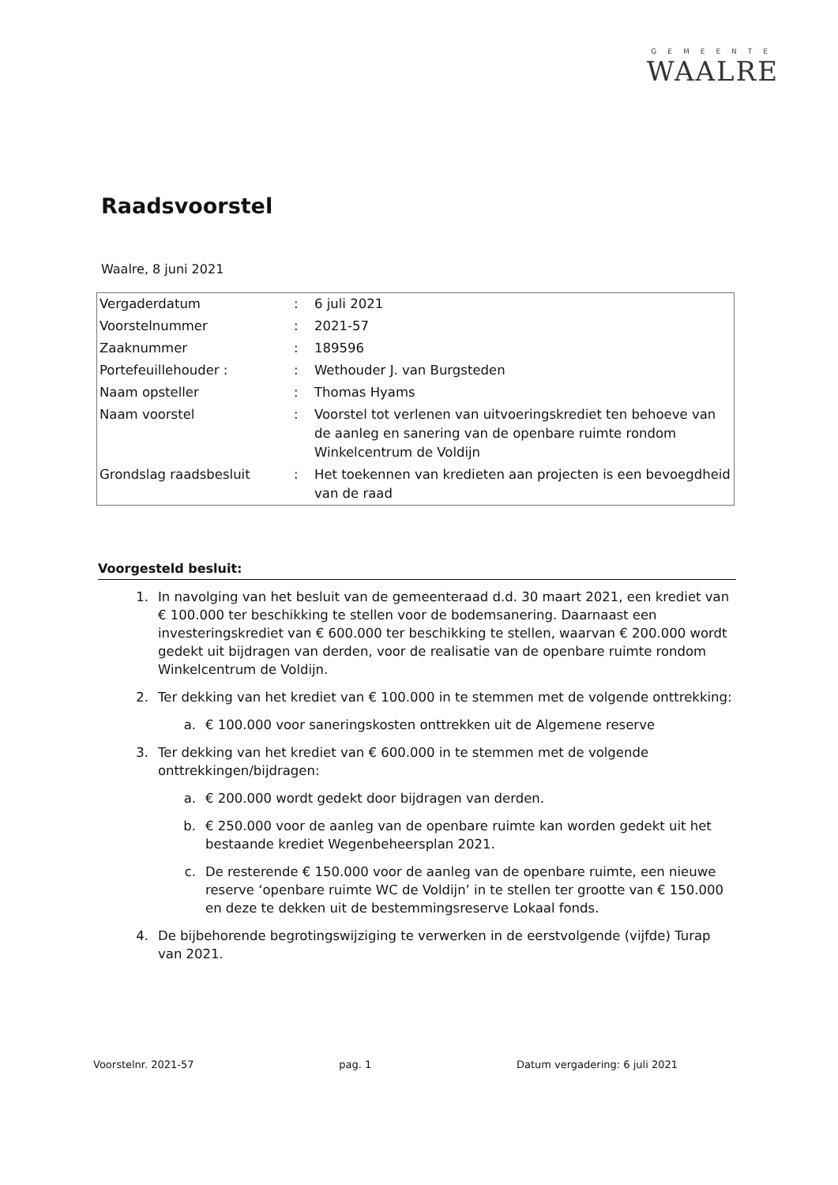GEMEENTE
WAALRE
Raadsvoorstel
Waalre, 8 juni 2021
| Vergaderdatum | : | 6 juli 2021 |
| Voorstelnummer | : | 2021-57 |
| Zaaknummer | : | 189596 |
| Portefeuillehouder : | : | Wethouder J. van Burgsteden |
| Naam opsteller | : | Thomas Hyams |
| Naam voorstel | : | Voorstel tot verlenen van uitvoeringskrediet ten behoeve van de aanleg en sanering van de openbare ruimte rondom Winkelcentrum de Voldijn |
| Grondslag raadsbesluit | : | Het toekennen van kredieten aan projecten is een bevoegdheid van de raad |
Voorgesteld besluit:
1. In navolging van het besluit van de gemeenteraad d.d. 30 maart 2021, een krediet van € 100.000 ter beschikking te stellen voor de bodemsanering. Daarnaast een investeringskrediet van € 600.000 ter beschikking te stellen, waarvan € 200.000 wordt gedekt uit bijdragen van derden, voor de realisatie van de openbare ruimte rondom Winkelcentrum de Voldijn.
2. Ter dekking van het krediet van € 100.000 in te stemmen met de volgende onttrekking:
a. € 100.000 voor saneringskosten onttrekken uit de Algemene reserve
3. Ter dekking van het krediet van € 600.000 in te stemmen met de volgende onttrekkingen/bijdragen:
a. € 200.000 wordt gedekt door bijdragen van derden.
b. € 250.000 voor de aanleg van de openbare ruimte kan worden gedekt uit het bestaande krediet Wegenbeheersplan 2021.
c. De resterende € 150.000 voor de aanleg van de openbare ruimte, een nieuwe reserve ‘openbare ruimte WC de Voldijn’ in te stellen ter grootte van € 150.000 en deze te dekken uit de bestemmingsreserve Lokaal fonds.
4. De bijbehorende begrotingswijziging te verwerken in de eerstvolgende (vijfde) Turap van 2021.
Voorstelnr. 2021-57 pag. 1 Datum vergadering: 6 juli 2021